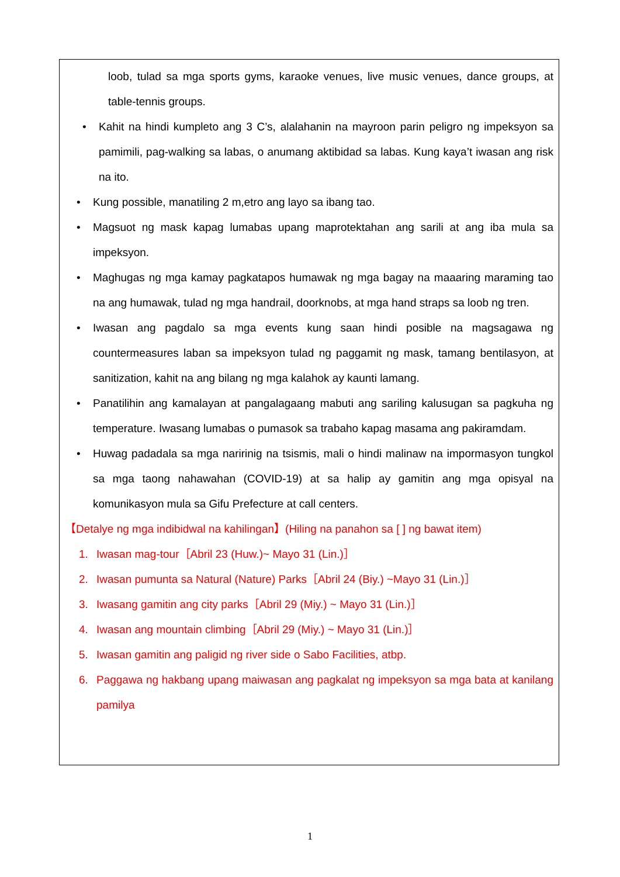loob, tulad sa mga sports gyms, karaoke venues, live music venues, dance groups, at table-tennis groups.
• Kahit na hindi kumpleto ang 3 C’s, alalahanin na mayroon parin peligro ng impeksyon sa pamimili, pag-walking sa labas, o anumang aktibidad sa labas. Kung kaya’t iwasan ang risk na ito.
• Kung possible, manatiling 2 m,etro ang layo sa ibang tao.
• Magsuot ng mask kapag lumabas upang maprotektahan ang sarili at ang iba mula sa impeksyon.
• Maghugas ng mga kamay pagkatapos humawak ng mga bagay na maaaring maraming tao na ang humawak, tulad ng mga handrail, doorknobs, at mga hand straps sa loob ng tren.
• Iwasan ang pagdalo sa mga events kung saan hindi posible na magsagawa ng countermeasures laban sa impeksyon tulad ng paggamit ng mask, tamang bentilasyon, at sanitization, kahit na ang bilang ng mga kalahok ay kaunti lamang.
• Panatilihin ang kamalayan at pangalagaang mabuti ang sariling kalusugan sa pagkuha ng temperature. Iwasang lumabas o pumasok sa trabaho kapag masama ang pakiramdam.
• Huwag padadala sa mga naririnig na tsismis, mali o hindi malinaw na impormasyon tungkol sa mga taong nahawahan (COVID-19) at sa halip ay gamitin ang mga opisyal na komunikasyon mula sa Gifu Prefecture at call centers.
【Detalye ng mga indibidwal na kahilingan】(Hiling na panahon sa [ ] ng bawat item)
1. Iwasan mag-tour［Abril 23 (Huw.)~ Mayo 31 (Lin.)］
2. Iwasan pumunta sa Natural (Nature) Parks［Abril 24 (Biy.) ~Mayo 31 (Lin.)］
3. Iwasang gamitin ang city parks［Abril 29 (Miy.) ~ Mayo 31 (Lin.)］
4. Iwasan ang mountain climbing［Abril 29 (Miy.) ~ Mayo 31 (Lin.)］
5. Iwasan gamitin ang paligid ng river side o Sabo Facilities, atbp.
6. Paggawa ng hakbang upang maiwasan ang pagkalat ng impeksyon sa mga bata at kanilang pamilya
1